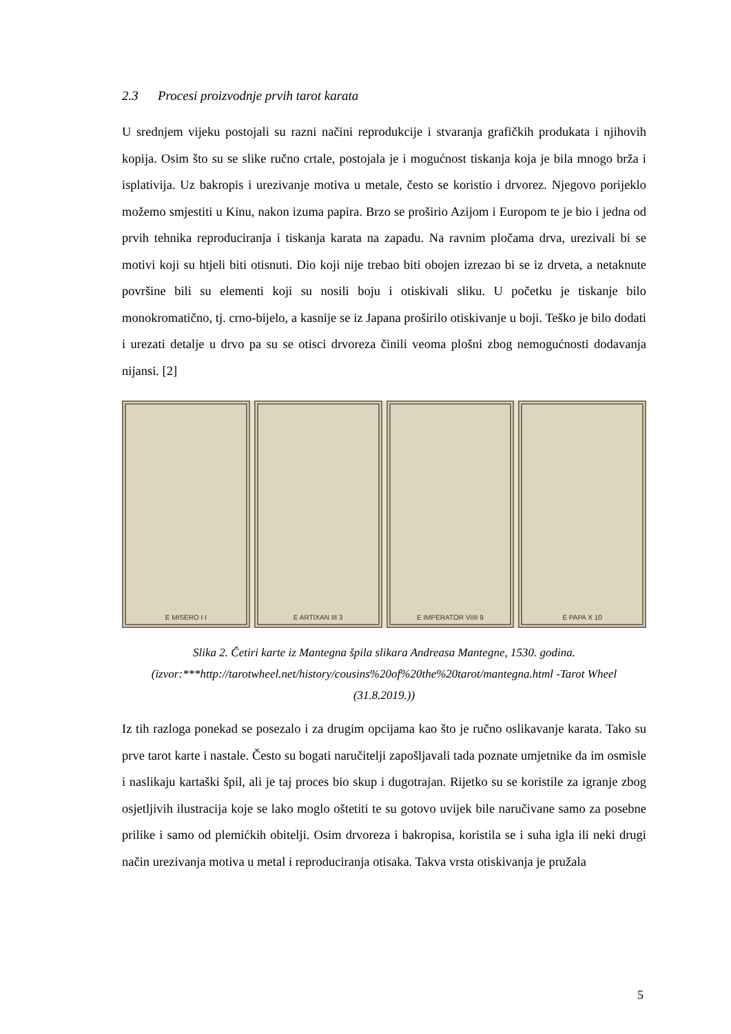2.3 Procesi proizvodnje prvih tarot karata
U srednjem vijeku postojali su razni načini reprodukcije i stvaranja grafičkih produkata i njihovih kopija. Osim što su se slike ručno crtale, postojala je i mogućnost tiskanja koja je bila mnogo brža i isplativija. Uz bakropis i urezivanje motiva u metale, često se koristio i drvorez. Njegovo porijeklo možemo smjestiti u Kinu, nakon izuma papira. Brzo se proširio Azijom i Europom te je bio i jedna od prvih tehnika reproduciranja i tiskanja karata na zapadu. Na ravnim pločama drva, urezivali bi se motivi koji su htjeli biti otisnuti. Dio koji nije trebao biti obojen izrezao bi se iz drveta, a netaknute površine bili su elementi koji su nosili boju i otiskivali sliku. U početku je tiskanje bilo monokromatično, tj. crno-bijelo, a kasnije se iz Japana proširilo otiskivanje u boji. Teško je bilo dodati i urezati detalje u drvo pa su se otisci drvoreza činili veoma plošni zbog nemogućnosti dodavanja nijansi. [2]
E MISERO I I E ARTIXAN III 3 E IMPERATOR VIIII 9 E PAPA X 10
Slika 2. Četiri karte iz Mantegna špila slikara Andreasa Mantegne, 1530. godina. (izvor:***http://tarotwheel.net/history/cousins%20of%20the%20tarot/mantegna.html -Tarot Wheel (31.8.2019.))
Iz tih razloga ponekad se posezalo i za drugim opcijama kao što je ručno oslikavanje karata. Tako su prve tarot karte i nastale. Često su bogati naručitelji zapošljavali tada poznate umjetnike da im osmisle i naslikaju kartaški špil, ali je taj proces bio skup i dugotrajan. Rijetko su se koristile za igranje zbog osjetljivih ilustracija koje se lako moglo oštetiti te su gotovo uvijek bile naručivane samo za posebne prilike i samo od plemićkih obitelji. Osim drvoreza i bakropisa, koristila se i suha igla ili neki drugi način urezivanja motiva u metal i reproduciranja otisaka. Takva vrsta otiskivanja je pružala
5